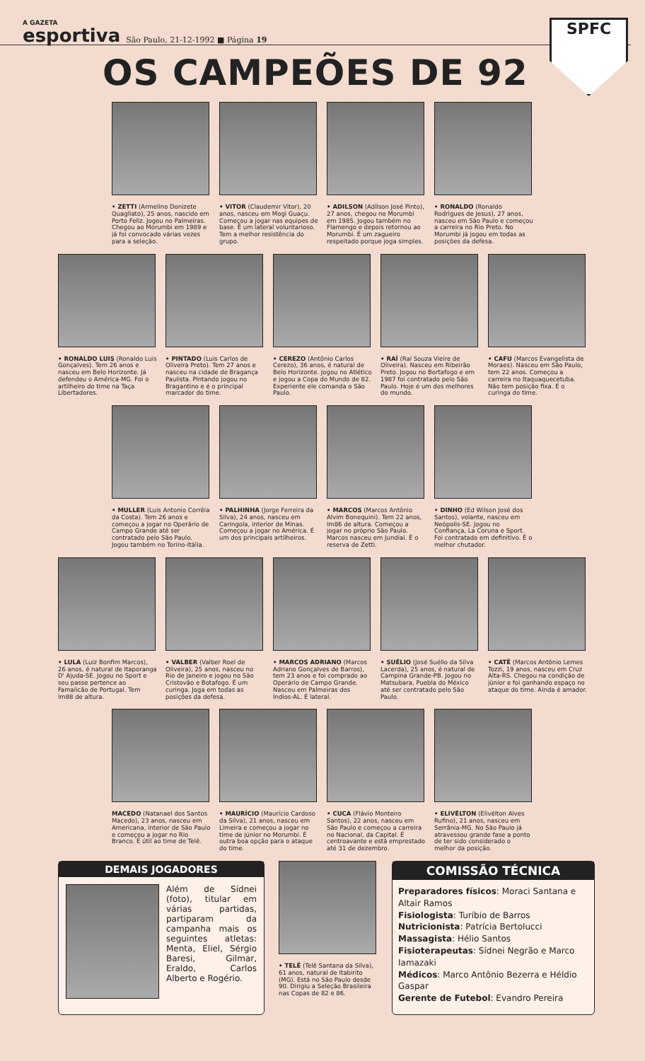A GAZETA
esportiva
São Paulo, 21-12-1992 ■ Página 19
SPFC
OS CAMPEÕES DE 92
• ZETTI (Armelino Donizete Quagliato), 25 anos, nascido em Porto Feliz. Jogou no Palmeiras. Chegou ao Morumbi em 1989 e já foi convocado várias vezes para a seleção.
• VITOR (Claudemir Vitor), 20 anos, nasceu em Mogi Guaçu. Começou a jogar nas equipes de base. É um lateral voluntarioso. Tem a melhor resistência do grupo.
• ADILSON (Adilson José Pinto), 27 anos, chegou no Morumbi em 1985. Jogou também no Flamengo e depois retornou ao Morumbi. É um zagueiro respeitado porque joga simples.
• RONALDO (Ronaldo Rodrigues de Jesus), 27 anos, nasceu em São Paulo e começou a carreira no Rio Preto. No Morumbi já jogou em todas as posições da defesa.
• RONALDO LUIS (Ronaldo Luis Gonçalves). Tem 26 anos e nasceu em Belo Horizonte. Já defendeu o América-MG. Foi o artilheiro do time na Taça Libertadores.
• PINTADO (Luis Carlos de Oliveira Preto). Tem 27 anos e nasceu na cidade de Bragança Paulista. Pintando jogou no Bragantino e é o principal marcador do time.
• CEREZO (Antônio Carlos Cerezo), 36 anos, é natural de Belo Horizonte. Jogou no Atlético e jogou a Copa do Mundo de 82. Experiente ele comanda o São Paulo.
• RAÍ (Raí Souza Vieire de Oliveira). Nasceu em Ribeirão Preto. Jogou no Bortafogo e em 1987 foi contratado pelo São Paulo. Hoje é um dos melhores do mundo.
• CAFU (Marcos Evangelista de Moraes). Nasceu em São Paulo, tem 22 anos. Começou a carreira no Itaquaquecetuba. Não tem posição fixa. É o curinga do time.
• MULLER (Luis Antonio Corrêia da Costa). Tem 26 anos e começou a jogar no Operário de Campo Grande até ser contratado pelo São Paulo. Jogou também no Torino-Itália.
• PALHINHA (Jorge Ferreira da Silva), 24 anos, nasceu em Caringola, interior de Minas. Começou a jogar no América. É um dos principais artilheiros.
• MARCOS (Marcos Antônio Alvim Bonequini). Tem 22 anos, lm86 de altura. Começou a jogar no próprio São Paulo. Marcos nasceu em Jundiaí. É o reserva de Zetti.
• DINHO (Ed Wilson José dos Santos), volante, nasceu em Neópolis-SE. Jogou no Confiança, La Coruna e Sport. Foi contratado em definitivo. É o melhor chutador.
• LULA (Luiz Bonfim Marcos), 26 anos, é natural de Itaporanga D' Ajuda-SE. Jogou no Sport e seu passe pertence ao Famalicão de Portugal. Tem lm88 de altura.
• VALBER (Valber Roel de Oliveira), 25 anos, nasceu no Rio de Janeiro e jogou no São Cristovão e Botafogo. É um curinga. Joga em todas as posições da defesa.
• MARCOS ADRIANO (Marcos Adriano Gonçalves de Barros), tem 23 anos e foi comprado ao Operário de Campo Grande. Nasceu em Palmeiras dos Indios-AL. É lateral.
• SUÉLIO (José Suélio da Silva Lacerda), 25 anos, é natural de Campina Grande-PB. Jogou no Matsubara, Puebla do México até ser contratado pelo São Paulo.
• CATÊ (Marcos Antônio Lemes Tozzi, 19 anos, nasceu em Cruz Alta-RS. Chegou na condição de júnior e foi ganhando espaço no ataque do time. Ainda é amador.
MACEDO (Natanael dos Santos Macedo), 23 anos, nasceu em Americana, interior de São Paulo e começou a jogar no Rio Branco. É útil ao time de Telê.
• MAURÍCIO (Maurício Cardoso da Silva), 21 anos, nasceu em Limeira e começou a jogar no time de júnior no Morumbi. É outra boa opção para o ataque do time.
• CUCA (Flávio Monteiro Santos), 22 anos, nasceu em São Paulo e começou a carreira no Nacional, da Capital. É centroavante e está emprestado até 31 de dezembro.
• ELIVÉLTON (Elivélton Alves Rufino), 21 anos, nasceu em Serrânia-MG. No São Paulo já atravessou grande fase a ponto de ter sido considerado o melhor da posição.
DEMAIS JOGADORES
Além de Sídnei (foto), titular em várias partidas, partiparam da campanha mais os seguintes atletas: Menta, Eliel, Sérgio Baresi, Gilmar, Eraldo, Carlos Alberto e Rogério.
• TELÊ (Telê Santana da Silva), 61 anos, natural de Itabirito (MG). Está no São Paulo desde 90. Dirigiu a Seleção Brasileira nas Copas de 82 e 86.
COMISSÃO TÉCNICA
Preparadores físicos: Moraci Santana e Altair Ramos
Fisiologista: Turíbio de Barros
Nutricionista: Patrícia Bertolucci
Massagista: Hélio Santos
Fisioterapeutas: Sídnei Negrão e Marco Iamazaki
Médicos: Marco Antônio Bezerra e Héldio Gaspar
Gerente de Futebol: Evandro Pereira